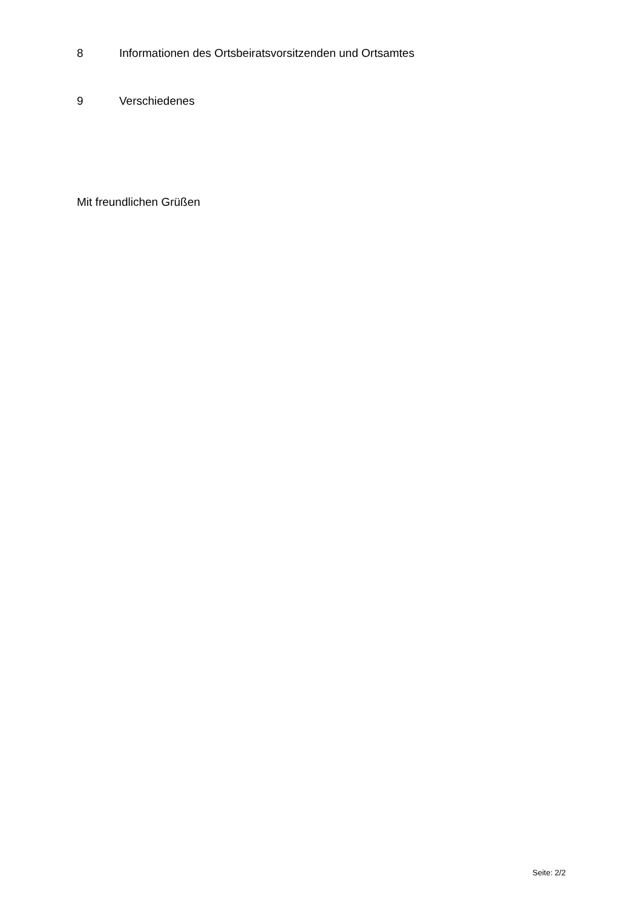8 Informationen des Ortsbeiratsvorsitzenden und Ortsamtes
9 Verschiedenes
Mit freundlichen Grüßen
Seite: 2/2